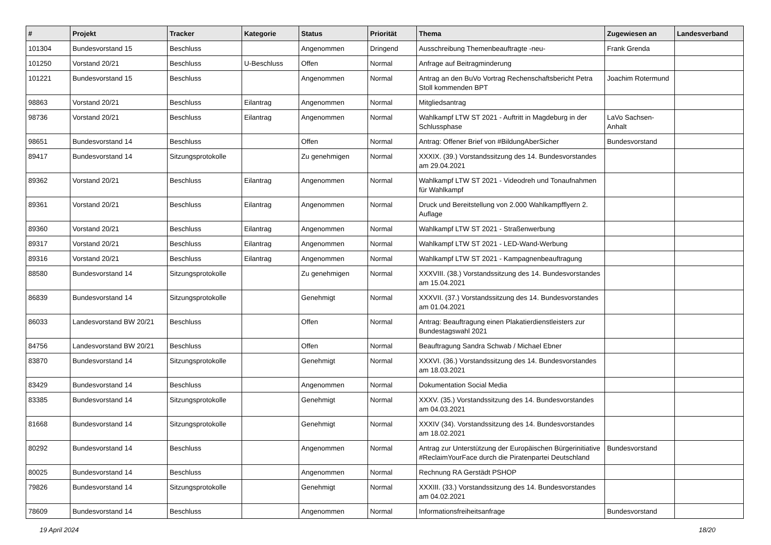| # | Projekt | Tracker | Kategorie | Status | Priorität | Thema | Zugewiesen an | Landesverband |
| --- | --- | --- | --- | --- | --- | --- | --- | --- |
| 101304 | Bundesvorstand 15 | Beschluss | | Angenommen | Dringend | Ausschreibung Themenbeauftragte -neu- | Frank Grenda | |
| 101250 | Vorstand 20/21 | Beschluss | U-Beschluss | Offen | Normal | Anfrage auf Beitragminderung | | |
| 101221 | Bundesvorstand 15 | Beschluss | | Angenommen | Normal | Antrag an den BuVo Vortrag Rechenschaftsbericht Petra Stoll kommenden BPT | Joachim Rotermund | |
| 98863 | Vorstand 20/21 | Beschluss | Eilantrag | Angenommen | Normal | Mitgliedsantrag | | |
| 98736 | Vorstand 20/21 | Beschluss | Eilantrag | Angenommen | Normal | Wahlkampf LTW ST 2021 - Auftritt in Magdeburg in der Schlussphase | LaVo Sachsen-Anhalt | |
| 98651 | Bundesvorstand 14 | Beschluss | | Offen | Normal | Antrag: Offener Brief von #BildungAberSicher | Bundesvorstand | |
| 89417 | Bundesvorstand 14 | Sitzungsprotokolle | | Zu genehmigen | Normal | XXXIX. (39.) Vorstandssitzung des 14. Bundesvorstandes am 29.04.2021 | | |
| 89362 | Vorstand 20/21 | Beschluss | Eilantrag | Angenommen | Normal | Wahlkampf LTW ST 2021 - Videodreh und Tonaufnahmen für Wahlkampf | | |
| 89361 | Vorstand 20/21 | Beschluss | Eilantrag | Angenommen | Normal | Druck und Bereitstellung von 2.000 Wahlkampfflyern 2. Auflage | | |
| 89360 | Vorstand 20/21 | Beschluss | Eilantrag | Angenommen | Normal | Wahlkampf LTW ST 2021 - Straßenwerbung | | |
| 89317 | Vorstand 20/21 | Beschluss | Eilantrag | Angenommen | Normal | Wahlkampf LTW ST 2021 - LED-Wand-Werbung | | |
| 89316 | Vorstand 20/21 | Beschluss | Eilantrag | Angenommen | Normal | Wahlkampf LTW ST 2021 - Kampagnenbeauftragung | | |
| 88580 | Bundesvorstand 14 | Sitzungsprotokolle | | Zu genehmigen | Normal | XXXVIII. (38.) Vorstandssitzung des 14. Bundesvorstandes am 15.04.2021 | | |
| 86839 | Bundesvorstand 14 | Sitzungsprotokolle | | Genehmigt | Normal | XXXVII. (37.) Vorstandssitzung des 14. Bundesvorstandes am 01.04.2021 | | |
| 86033 | Landesvorstand BW 20/21 | Beschluss | | Offen | Normal | Antrag: Beauftragung einen Plakatierdienstleisters zur Bundestagswahl 2021 | | |
| 84756 | Landesvorstand BW 20/21 | Beschluss | | Offen | Normal | Beauftragung Sandra Schwab / Michael Ebner | | |
| 83870 | Bundesvorstand 14 | Sitzungsprotokolle | | Genehmigt | Normal | XXXVI. (36.) Vorstandssitzung des 14. Bundesvorstandes am 18.03.2021 | | |
| 83429 | Bundesvorstand 14 | Beschluss | | Angenommen | Normal | Dokumentation Social Media | | |
| 83385 | Bundesvorstand 14 | Sitzungsprotokolle | | Genehmigt | Normal | XXXV. (35.) Vorstandssitzung des 14. Bundesvorstandes am 04.03.2021 | | |
| 81668 | Bundesvorstand 14 | Sitzungsprotokolle | | Genehmigt | Normal | XXXIV (34). Vorstandssitzung des 14. Bundesvorstandes am 18.02.2021 | | |
| 80292 | Bundesvorstand 14 | Beschluss | | Angenommen | Normal | Antrag zur Unterstützung der Europäischen Bürgerinitiative #ReclaimYourFace durch die Piratenpartei Deutschland | Bundesvorstand | |
| 80025 | Bundesvorstand 14 | Beschluss | | Angenommen | Normal | Rechnung RA Gerstädt PSHOP | | |
| 79826 | Bundesvorstand 14 | Sitzungsprotokolle | | Genehmigt | Normal | XXXIII. (33.) Vorstandssitzung des 14. Bundesvorstandes am 04.02.2021 | | |
| 78609 | Bundesvorstand 14 | Beschluss | | Angenommen | Normal | Informationsfreiheitsanfrage | Bundesvorstand | |
19 April 2024 18/20